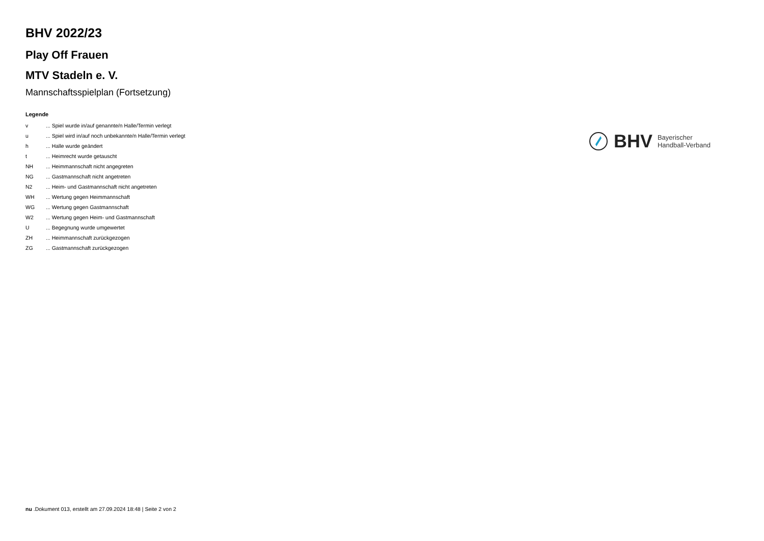BHV 2022/23
Play Off Frauen
MTV Stadeln e. V.
Mannschaftsspielplan (Fortsetzung)
Legende
| v | ... Spiel wurde in/auf genannte/n Halle/Termin verlegt |
| u | ... Spiel wird in/auf noch unbekannte/n Halle/Termin verlegt |
| h | ... Halle wurde geändert |
| t | ... Heimrecht wurde getauscht |
| NH | ... Heimmannschaft nicht angegreten |
| NG | ... Gastmannschaft nicht angetreten |
| N2 | ... Heim- und Gastmannschaft nicht angetreten |
| WH | ... Wertung gegen Heimmannschaft |
| WG | ... Wertung gegen Gastmannschaft |
| W2 | ... Wertung gegen Heim- und Gastmannschaft |
| U | ... Begegnung wurde umgewertet |
| ZH | ... Heimmannschaft zurückgezogen |
| ZG | ... Gastmannschaft zurückgezogen |
BHV Bayerischer
Handball-Verband
nu .Dokument 013, erstellt am 27.09.2024 18:48 | Seite 2 von 2